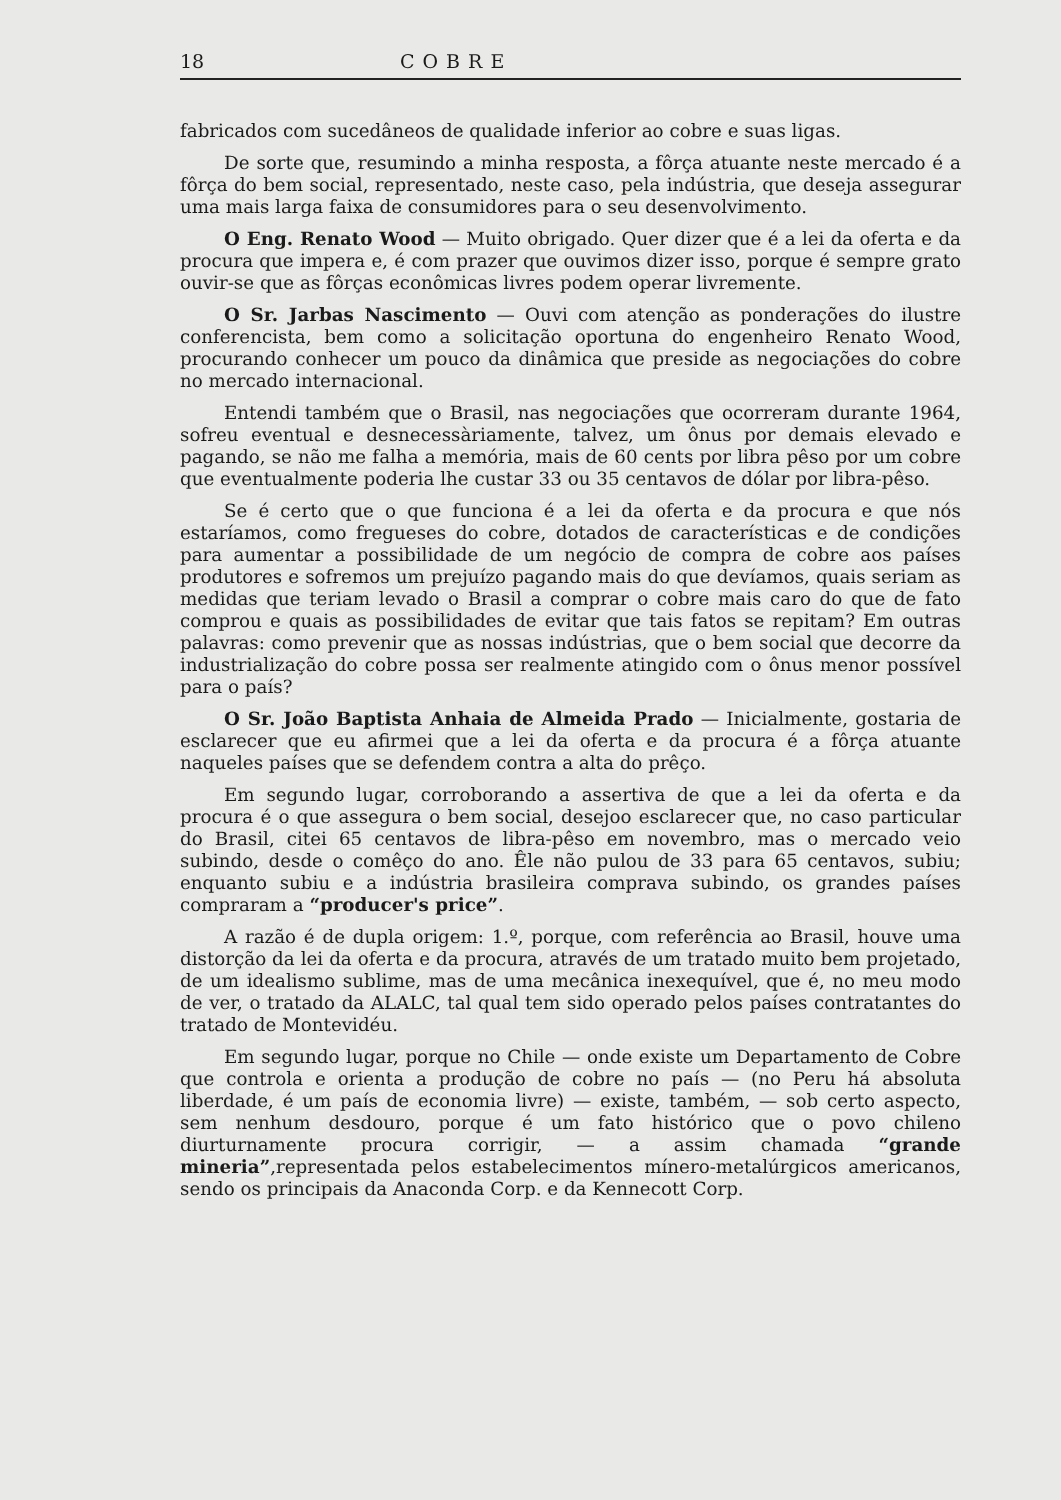18 COBRE
fabricados com sucedâneos de qualidade inferior ao cobre e suas ligas.
De sorte que, resumindo a minha resposta, a fôrça atuante neste mercado é a fôrça do bem social, representado, neste caso, pela indústria, que deseja assegurar uma mais larga faixa de consumidores para o seu desenvolvimento.
O Eng. Renato Wood — Muito obrigado. Quer dizer que é a lei da oferta e da procura que impera e, é com prazer que ouvimos dizer isso, porque é sempre grato ouvir-se que as fôrças econômicas livres podem operar livremente.
O Sr. Jarbas Nascimento — Ouvi com atenção as ponderações do ilustre conferencista, bem como a solicitação oportuna do engenheiro Renato Wood, procurando conhecer um pouco da dinâmica que preside as negociações do cobre no mercado internacional.
Entendi também que o Brasil, nas negociações que ocorreram durante 1964, sofreu eventual e desnecessàriamente, talvez, um ônus por demais elevado e pagando, se não me falha a memória, mais de 60 cents por libra pêso por um cobre que eventualmente poderia lhe custar 33 ou 35 centavos de dólar por libra-pêso.
Se é certo que o que funciona é a lei da oferta e da procura e que nós estaríamos, como fregueses do cobre, dotados de características e de condições para aumentar a possibilidade de um negócio de compra de cobre aos países produtores e sofremos um prejuízo pagando mais do que devíamos, quais seriam as medidas que teriam levado o Brasil a comprar o cobre mais caro do que de fato comprou e quais as possibilidades de evitar que tais fatos se repitam? Em outras palavras: como prevenir que as nossas indústrias, que o bem social que decorre da industrialização do cobre possa ser realmente atingido com o ônus menor possível para o país?
O Sr. João Baptista Anhaia de Almeida Prado — Inicialmente, gostaria de esclarecer que eu afirmei que a lei da oferta e da procura é a fôrça atuante naqueles países que se defendem contra a alta do prêço.
Em segundo lugar, corroborando a assertiva de que a lei da oferta e da procura é o que assegura o bem social, desejoo esclarecer que, no caso particular do Brasil, citei 65 centavos de libra-pêso em novembro, mas o mercado veio subindo, desde o comêço do ano. Êle não pulou de 33 para 65 centavos, subiu; enquanto subiu e a indústria brasileira comprava subindo, os grandes países compraram a “producer's price”.
A razão é de dupla origem: 1.º, porque, com referência ao Brasil, houve uma distorção da lei da oferta e da procura, através de um tratado muito bem projetado, de um idealismo sublime, mas de uma mecânica inexequível, que é, no meu modo de ver, o tratado da ALALC, tal qual tem sido operado pelos países contratantes do tratado de Montevidéu.
Em segundo lugar, porque no Chile — onde existe um Departamento de Cobre que controla e orienta a produção de cobre no país — (no Peru há absoluta liberdade, é um país de economia livre) — existe, também, — sob certo aspecto, sem nenhum desdouro, porque é um fato histórico que o povo chileno diurturnamente procura corrigir, — a assim chamada “grande mineria”,representada pelos estabelecimentos mínero-metalúrgicos americanos, sendo os principais da Anaconda Corp. e da Kennecott Corp.